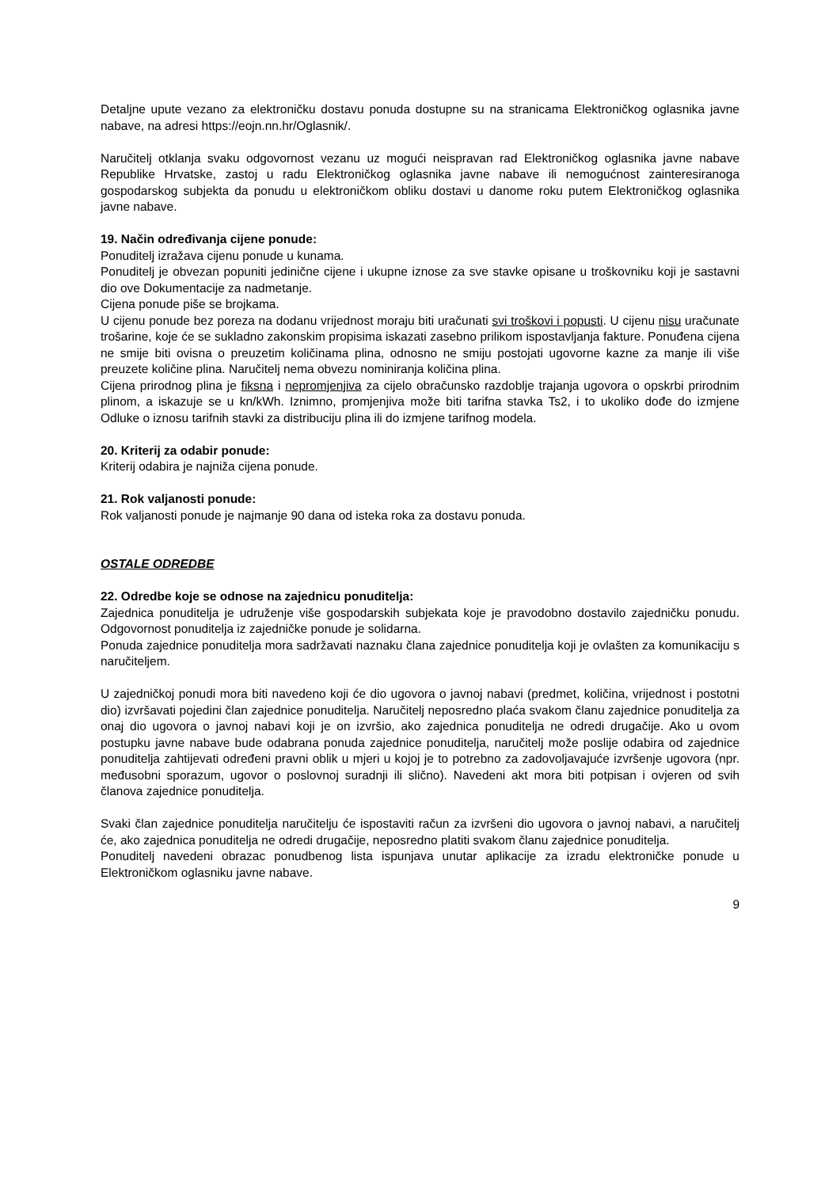Detaljne upute vezano za elektroničku dostavu ponuda dostupne su na stranicama Elektroničkog oglasnika javne nabave, na adresi https://eojn.nn.hr/Oglasnik/.
Naručitelj otklanja svaku odgovornost vezanu uz mogući neispravan rad Elektroničkog oglasnika javne nabave Republike Hrvatske, zastoj u radu Elektroničkog oglasnika javne nabave ili nemogućnost zainteresiranoga gospodarskog subjekta da ponudu u elektroničkom obliku dostavi u danome roku putem Elektroničkog oglasnika javne nabave.
19. Način određivanja cijene ponude:
Ponuditelj izražava cijenu ponude u kunama.
Ponuditelj je obvezan popuniti jedinične cijene i ukupne iznose za sve stavke opisane u troškovniku koji je sastavni dio ove Dokumentacije za nadmetanje.
Cijena ponude piše se brojkama.
U cijenu ponude bez poreza na dodanu vrijednost moraju biti uračunati svi troškovi i popusti. U cijenu nisu uračunate trošarine, koje će se sukladno zakonskim propisima iskazati zasebno prilikom ispostavljanja fakture. Ponuđena cijena ne smije biti ovisna o preuzetim količinama plina, odnosno ne smiju postojati ugovorne kazne za manje ili više preuzete količine plina. Naručitelj nema obvezu nominiranja količina plina.
Cijena prirodnog plina je fiksna i nepromjenjiva za cijelo obračunsko razdoblje trajanja ugovora o opskrbi prirodnim plinom, a iskazuje se u kn/kWh. Iznimno, promjenjiva može biti tarifna stavka Ts2, i to ukoliko dođe do izmjene Odluke o iznosu tarifnih stavki za distribuciju plina ili do izmjene tarifnog modela.
20. Kriterij za odabir ponude:
Kriterij odabira je najniža cijena ponude.
21. Rok valjanosti ponude:
Rok valjanosti ponude je najmanje 90 dana od isteka roka za dostavu ponuda.
OSTALE ODREDBE
22. Odredbe koje se odnose na zajednicu ponuditelja:
Zajednica ponuditelja je udruženje više gospodarskih subjekata koje je pravodobno dostavilo zajedničku ponudu. Odgovornost ponuditelja iz zajedničke ponude je solidarna.
Ponuda zajednice ponuditelja mora sadržavati naznaku člana zajednice ponuditelja koji je ovlašten za komunikaciju s naručiteljem.
U zajedničkoj ponudi mora biti navedeno koji će dio ugovora o javnoj nabavi (predmet, količina, vrijednost i postotni dio) izvršavati pojedini član zajednice ponuditelja. Naručitelj neposredno plaća svakom članu zajednice ponuditelja za onaj dio ugovora o javnoj nabavi koji je on izvršio, ako zajednica ponuditelja ne odredi drugačije. Ako u ovom postupku javne nabave bude odabrana ponuda zajednice ponuditelja, naručitelj može poslije odabira od zajednice ponuditelja zahtijevati određeni pravni oblik u mjeri u kojoj je to potrebno za zadovoljavajuće izvršenje ugovora (npr. međusobni sporazum, ugovor o poslovnoj suradnji ili slično). Navedeni akt mora biti potpisan i ovjeren od svih članova zajednice ponuditelja.
Svaki član zajednice ponuditelja naručitelju će ispostaviti račun za izvršeni dio ugovora o javnoj nabavi, a naručitelj će, ako zajednica ponuditelja ne odredi drugačije, neposredno platiti svakom članu zajednice ponuditelja.
Ponuditelj navedeni obrazac ponudbenog lista ispunjava unutar aplikacije za izradu elektroničke ponude u Elektroničkom oglasniku javne nabave.
9